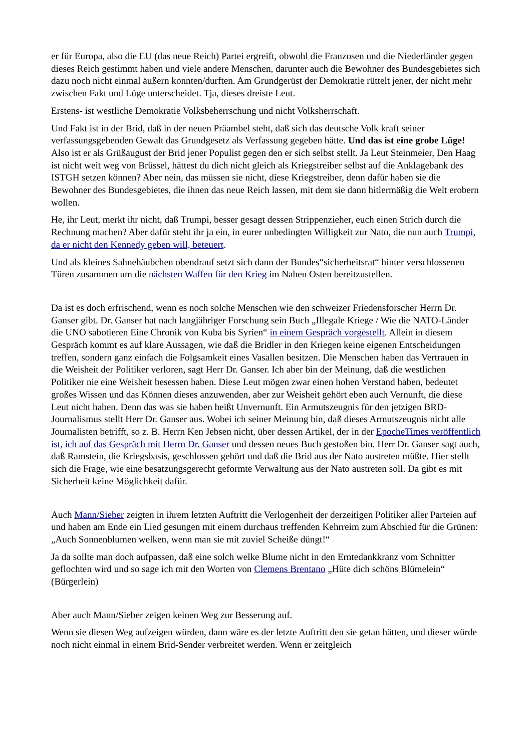er für Europa, also die EU (das neue Reich) Partei ergreift, obwohl die Franzosen und die Niederländer gegen dieses Reich gestimmt haben und viele andere Menschen, darunter auch die Bewohner des Bundesgebietes sich dazu noch nicht einmal äußern konnten/durften. Am Grundgerüst der Demokratie rüttelt jener, der nicht mehr zwischen Fakt und Lüge unterscheidet. Tja, dieses dreiste Leut.
Erstens- ist westliche Demokratie Volksbeherrschung und nicht Volksherrschaft.
Und Fakt ist in der Brid, daß in der neuen Präambel steht, daß sich das deutsche Volk kraft seiner verfassungsgebenden Gewalt das Grundgesetz als Verfassung gegeben hätte. Und das ist eine grobe Lüge! Also ist er als Grüßaugust der Brid jener Populist gegen den er sich selbst stellt. Ja Leut Steinmeier, Den Haag ist nicht weit weg von Brüssel, hättest du dich nicht gleich als Kriegstreiber selbst auf die Anklagebank des ISTGH setzen können? Aber nein, das müssen sie nicht, diese Kriegstreiber, denn dafür haben sie die Bewohner des Bundesgebietes, die ihnen das neue Reich lassen, mit dem sie dann hitlermäßig die Welt erobern wollen.
He, ihr Leut, merkt ihr nicht, daß Trumpi, besser gesagt dessen Strippenzieher, euch einen Strich durch die Rechnung machen? Aber dafür steht ihr ja ein, in eurer unbedingten Willigkeit zur Nato, die nun auch Trumpi, da er nicht den Kennedy geben will, beteuert.
Und als kleines Sahnehäubchen obendrauf setzt sich dann der Bundes“sicherheitsrat“ hinter verschlossenen Türen zusammen um die nächsten Waffen für den Krieg im Nahen Osten bereitzustellen.
Da ist es doch erfrischend, wenn es noch solche Menschen wie den schweizer Friedensforscher Herrn Dr. Ganser gibt. Dr. Ganser hat nach langjähriger Forschung sein Buch „Illegale Kriege / Wie die NATO-Länder die UNO sabotieren Eine Chronik von Kuba bis Syrien“ in einem Gespräch vorgestellt. Allein in diesem Gespräch kommt es auf klare Aussagen, wie daß die Bridler in den Kriegen keine eigenen Entscheidungen treffen, sondern ganz einfach die Folgsamkeit eines Vasallen besitzen. Die Menschen haben das Vertrauen in die Weisheit der Politiker verloren, sagt Herr Dr. Ganser. Ich aber bin der Meinung, daß die westlichen Politiker nie eine Weisheit besessen haben. Diese Leut mögen zwar einen hohen Verstand haben, bedeutet großes Wissen und das Können dieses anzuwenden, aber zur Weisheit gehört eben auch Vernunft, die diese Leut nicht haben. Denn das was sie haben heißt Unvernunft. Ein Armutszeugnis für den jetzigen BRD-Journalismus stellt Herr Dr. Ganser aus. Wobei ich seiner Meinung bin, daß dieses Armutszeugnis nicht alle Journalisten betrifft, so z. B. Herrn Ken Jebsen nicht, über dessen Artikel, der in der EpocheTimes veröffentlich ist, ich auf das Gespräch mit Herrn Dr. Ganser und dessen neues Buch gestoßen bin. Herr Dr. Ganser sagt auch, daß Ramstein, die Kriegsbasis, geschlossen gehört und daß die Brid aus der Nato austreten müßte. Hier stellt sich die Frage, wie eine besatzungsgerecht geformte Verwaltung aus der Nato austreten soll. Da gibt es mit Sicherheit keine Möglichkeit dafür.
Auch Mann/Sieber zeigten in ihrem letzten Auftritt die Verlogenheit der derzeitigen Politiker aller Parteien auf und haben am Ende ein Lied gesungen mit einem durchaus treffenden Kehrreim zum Abschied für die Grünen: „Auch Sonnenblumen welken, wenn man sie mit zuviel Scheiße düngt!“
Ja da sollte man doch aufpassen, daß eine solch welke Blume nicht in den Erntedankkranz vom Schnitter geflochten wird und so sage ich mit den Worten von Clemens Brentano „Hüte dich schöns Blümelein“ (Bürgerlein)
Aber auch Mann/Sieber zeigen keinen Weg zur Besserung auf.
Wenn sie diesen Weg aufzeigen würden, dann wäre es der letzte Auftritt den sie getan hätten, und dieser würde noch nicht einmal in einem Brid-Sender verbreitet werden. Wenn er zeitgleich